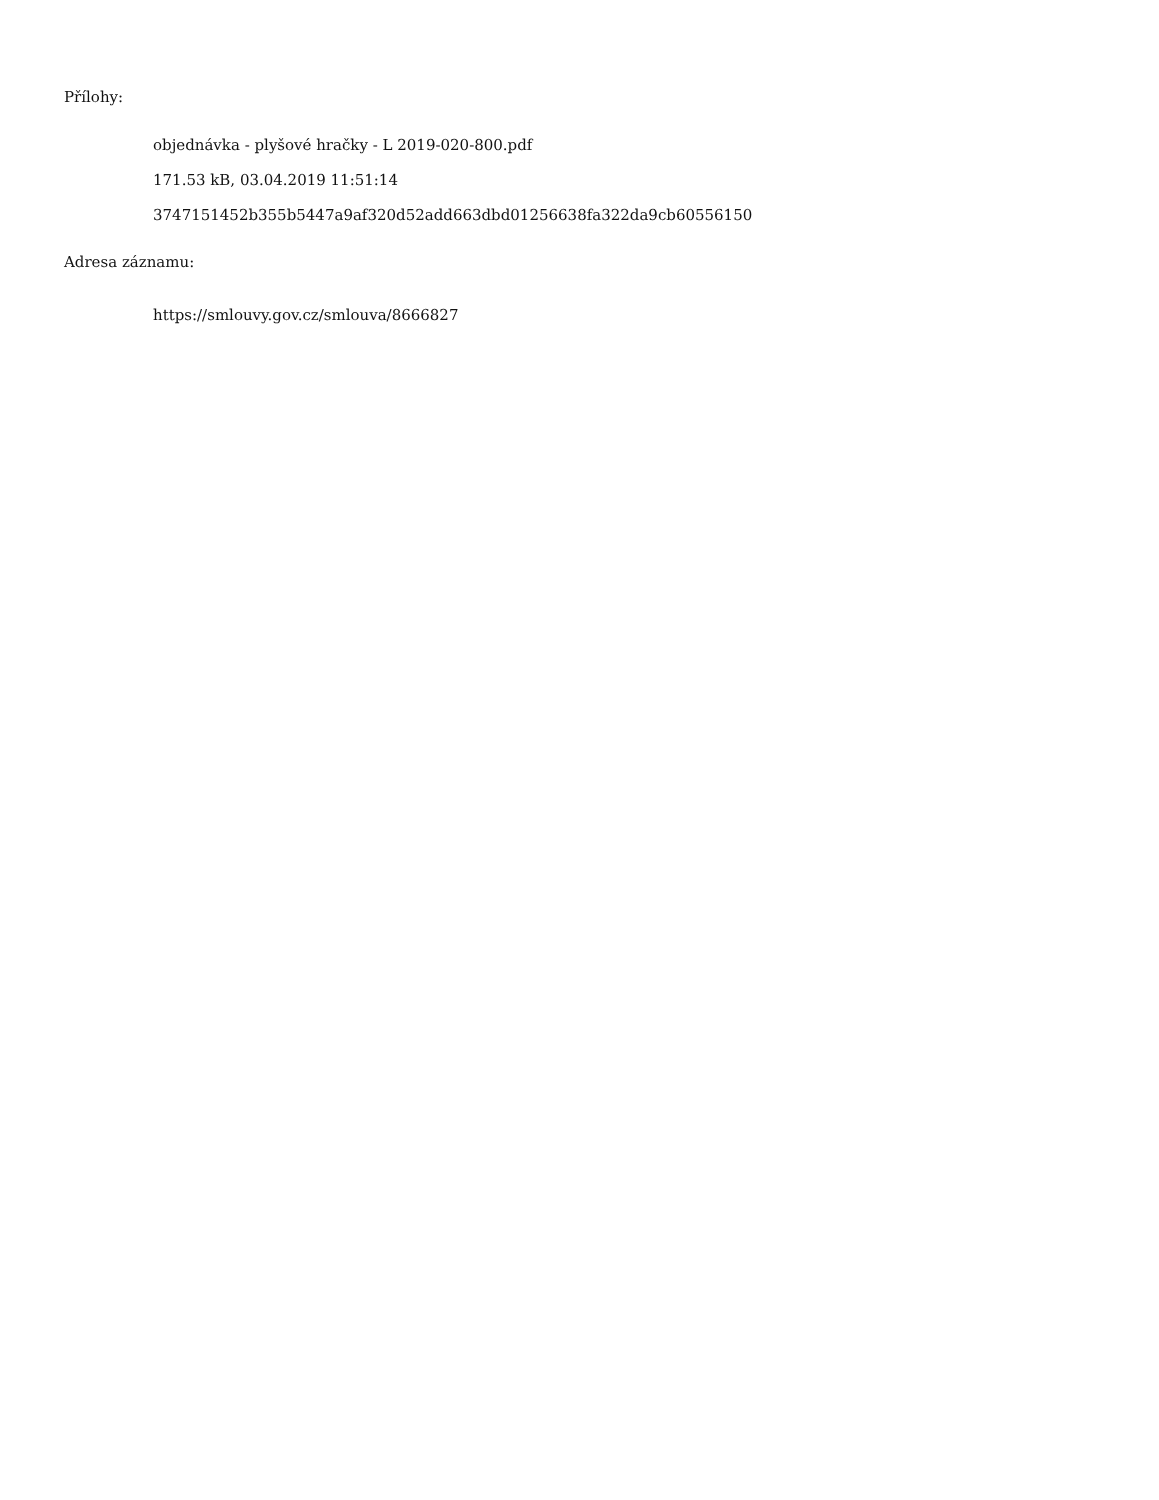Přílohy:
objednávka - plyšové hračky - L 2019-020-800.pdf
171.53 kB, 03.04.2019 11:51:14
3747151452b355b5447a9af320d52add663dbd01256638fa322da9cb60556150
Adresa záznamu:
https://smlouvy.gov.cz/smlouva/8666827